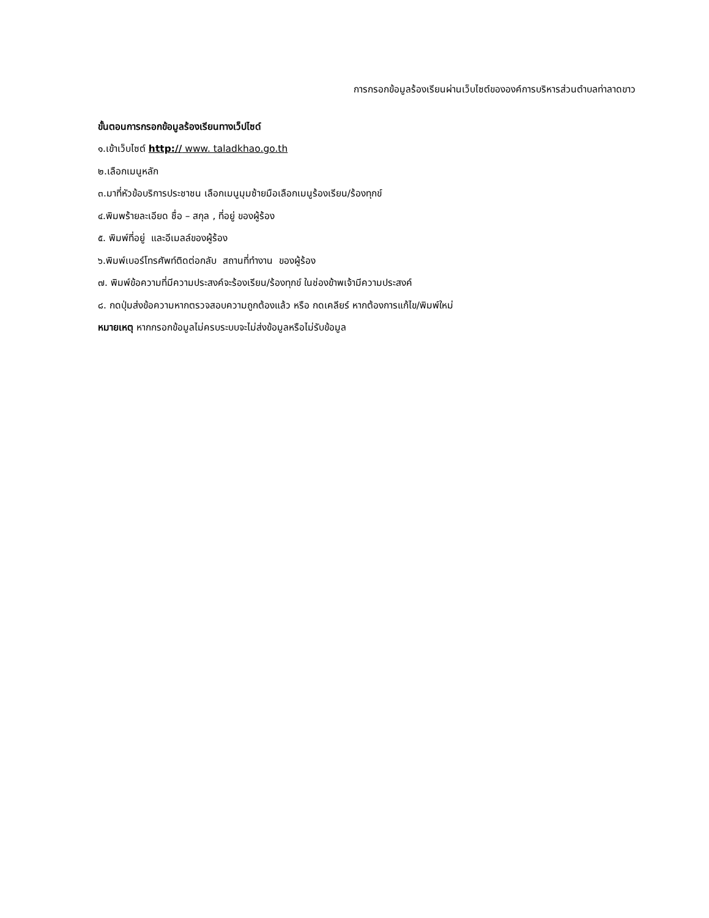การกรอกข้อมูลร้องเรียนผ่านเว็บไซต์ขององค์การบริหารส่วนตำบลท่าลาดขาว
ขั้นตอนการกรอกข้อมูลร้องเรียนทางเว็ปไซด์
๑.เข้าเว็บไซต์ http:// www. taladkhao.go.th
๒.เลือกเมนูหลัก
๓.มาที่หัวข้อบริการประชาชน เลือกเมนูมุมซ้ายมือเลือกเมนูร้องเรียน/ร้องทุกข์
๔.พิมพร้ายละเอียด ชื่อ – สกุล , ที่อยู่ ของผู้ร้อง
๕. พิมพ์ที่อยู่ และอีเมลล์ของผู้ร้อง
๖.พิมพ์เบอร์โทรศัพท์ติดต่อกลับ สถานที่ทำงาน ของผู้ร้อง
๗. พิมพ์ข้อความที่มีความประสงค์จะร้องเรียน/ร้องทุกข์ ในช่องข้าพเจ้ามีความประสงค์
๘. กดปุ่มส่งข้อความหากตรวจสอบความถูกต้องแล้ว หรือ กดเคลียร์ หากต้องการแก้ไข/พิมพ์ใหม่
หมายเหตุ หากกรอกข้อมูลไม่ครบระบบจะไม่ส่งข้อมูลหรือไม่รับข้อมูล